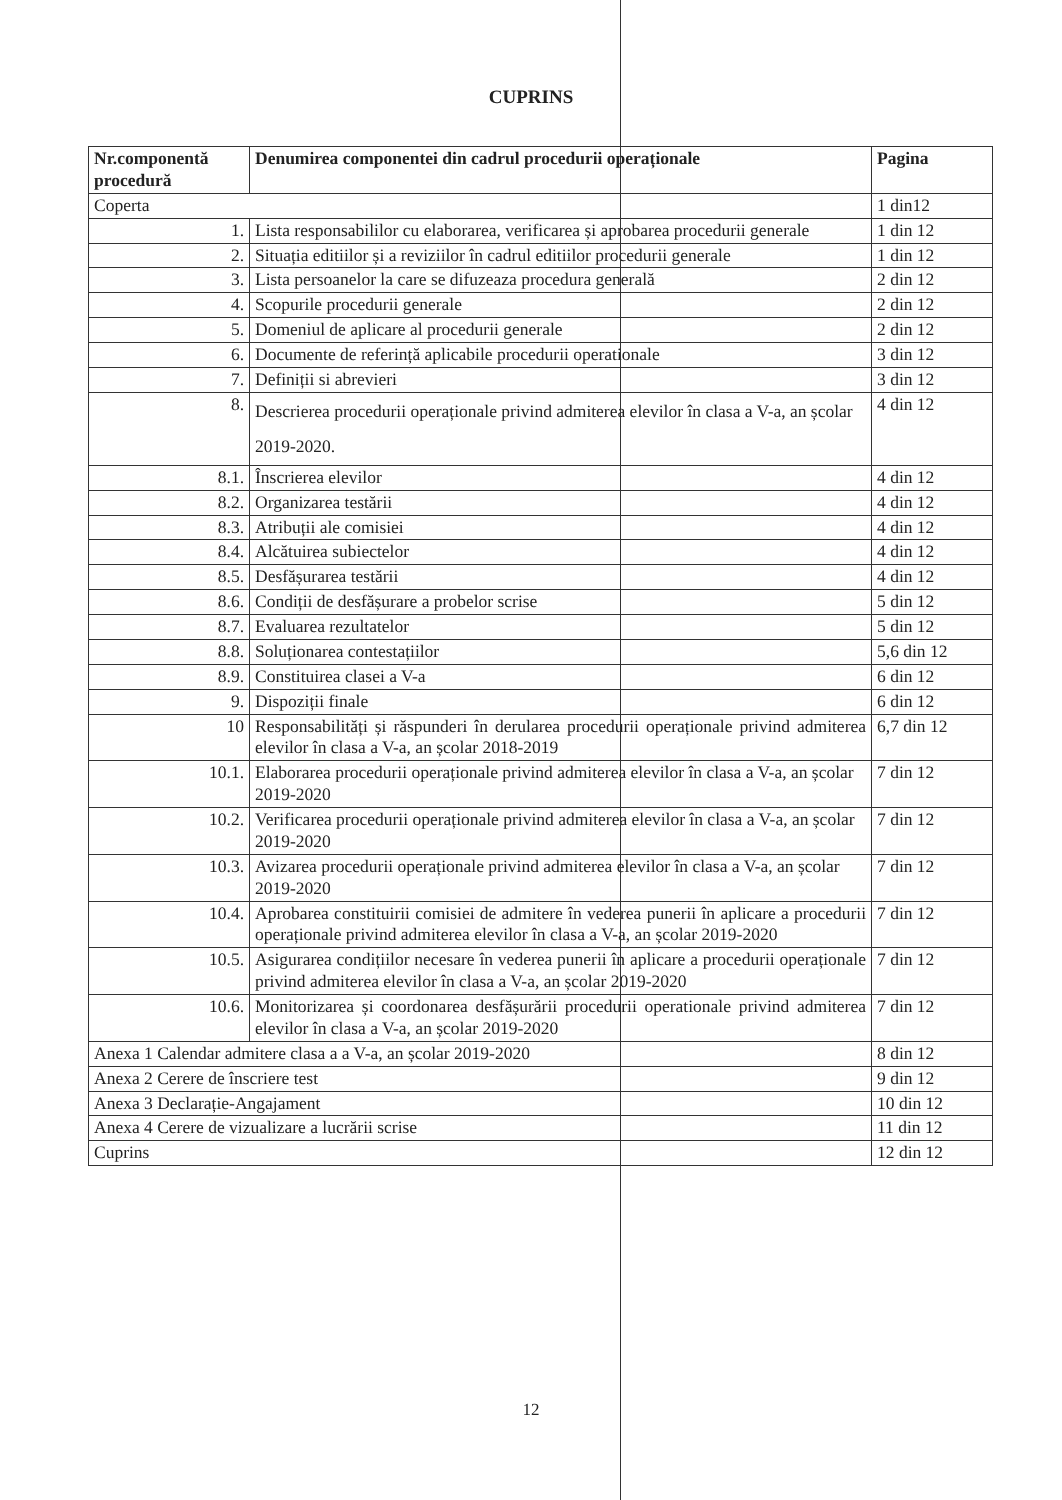CUPRINS
| Nr.componentă procedură | Denumirea componentei din cadrul procedurii operaționale | Pagina |
| --- | --- | --- |
| Coperta | | 1 din12 |
| 1. | Lista responsabililor cu elaborarea, verificarea și aprobarea procedurii generale | 1 din 12 |
| 2. | Situația editiilor și a reviziilor în cadrul editiilor procedurii generale | 1 din 12 |
| 3. | Lista persoanelor la care se difuzeaza procedura generală | 2 din 12 |
| 4. | Scopurile procedurii generale | 2 din 12 |
| 5. | Domeniul de aplicare al procedurii generale | 2 din 12 |
| 6. | Documente de referință aplicabile procedurii operationale | 3 din 12 |
| 7. | Definiții si abrevieri | 3 din 12 |
| 8. | Descrierea procedurii operaționale privind admiterea elevilor în clasa a V-a, an școlar 2019-2020. | 4 din 12 |
| 8.1. | Înscrierea elevilor | 4 din 12 |
| 8.2. | Organizarea testării | 4 din 12 |
| 8.3. | Atribuții ale comisiei | 4 din 12 |
| 8.4. | Alcătuirea subiectelor | 4 din 12 |
| 8.5. | Desfășurarea testării | 4 din 12 |
| 8.6. | Condiții de desfășurare a probelor scrise | 5 din 12 |
| 8.7. | Evaluarea rezultatelor | 5 din 12 |
| 8.8. | Soluționarea contestațiilor | 5,6 din 12 |
| 8.9. | Constituirea clasei a V-a | 6 din 12 |
| 9. | Dispoziții finale | 6 din 12 |
| 10 | Responsabilități și răspunderi în derularea procedurii operaționale privind admiterea elevilor în clasa a V-a, an școlar 2018-2019 | 6,7 din 12 |
| 10.1. | Elaborarea procedurii operaționale privind admiterea elevilor în clasa a V-a, an școlar 2019-2020 | 7 din 12 |
| 10.2. | Verificarea procedurii operaționale privind admiterea elevilor în clasa a V-a, an școlar 2019-2020 | 7 din 12 |
| 10.3. | Avizarea procedurii operaționale privind admiterea elevilor în clasa a V-a, an școlar 2019-2020 | 7 din 12 |
| 10.4. | Aprobarea constituirii comisiei de admitere în vederea punerii în aplicare a procedurii operaționale privind admiterea elevilor în clasa a V-a, an școlar 2019-2020 | 7 din 12 |
| 10.5. | Asigurarea condițiilor necesare în vederea punerii în aplicare a procedurii operaționale privind admiterea elevilor în clasa a V-a, an școlar 2019-2020 | 7 din 12 |
| 10.6. | Monitorizarea și coordonarea desfășurării procedurii operationale privind admiterea elevilor în clasa a V-a, an școlar 2019-2020 | 7 din 12 |
| Anexa 1 Calendar admitere clasa a a V-a, an școlar 2019-2020 | | 8 din 12 |
| Anexa 2 Cerere de înscriere test | | 9 din 12 |
| Anexa 3 Declarație-Angajament | | 10 din 12 |
| Anexa 4 Cerere de vizualizare a lucrării scrise | | 11 din 12 |
| Cuprins | | 12 din 12 |
12